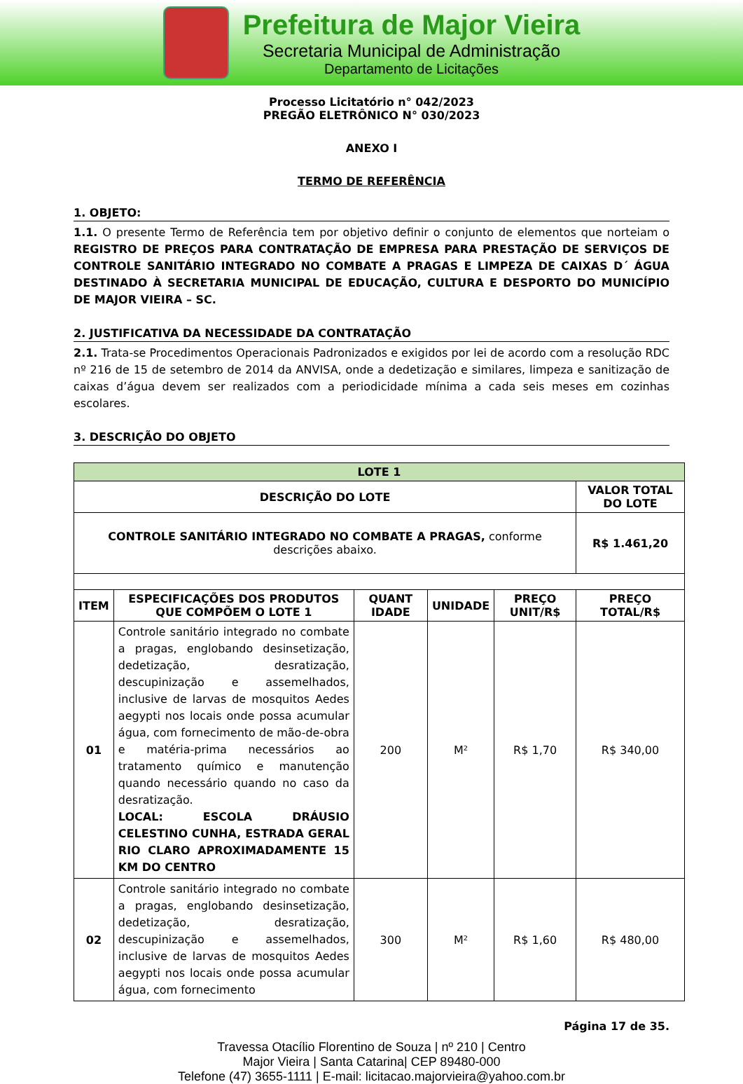Prefeitura de Major Vieira
Secretaria Municipal de Administração
Departamento de Licitações
Processo Licitatório n° 042/2023
PREGÃO ELETRÔNICO N° 030/2023
ANEXO I
TERMO DE REFERÊNCIA
1. OBJETO:
1.1. O presente Termo de Referência tem por objetivo definir o conjunto de elementos que norteiam o REGISTRO DE PREÇOS PARA CONTRATAÇÃO DE EMPRESA PARA PRESTAÇÃO DE SERVIÇOS DE CONTROLE SANITÁRIO INTEGRADO NO COMBATE A PRAGAS E LIMPEZA DE CAIXAS D´ ÁGUA DESTINADO À SECRETARIA MUNICIPAL DE EDUCAÇÃO, CULTURA E DESPORTO DO MUNICÍPIO DE MAJOR VIEIRA – SC.
2. JUSTIFICATIVA DA NECESSIDADE DA CONTRATAÇÃO
2.1. Trata-se Procedimentos Operacionais Padronizados e exigidos por lei de acordo com a resolução RDC nº 216 de 15 de setembro de 2014 da ANVISA, onde a dedetização e similares, limpeza e sanitização de caixas d’água devem ser realizados com a periodicidade mínima a cada seis meses em cozinhas escolares.
3. DESCRIÇÃO DO OBJETO
| LOTE 1 | | | | | |
| --- | --- | --- | --- | --- | --- |
| DESCRIÇÃO DO LOTE | | | | | VALOR TOTAL DO LOTE |
| CONTROLE SANITÁRIO INTEGRADO NO COMBATE A PRAGAS, conforme descrições abaixo. | | | | | R$ 1.461,20 |
| ITEM | ESPECIFICAÇÕES DOS PRODUTOS QUE COMPÕEM O LOTE 1 | QUANT IDADE | UNIDADE | PREÇO UNIT/R$ | PREÇO TOTAL/R$ |
| 01 | Controle sanitário integrado no combate a pragas, englobando desinsetização, dedetização, desratização, descupinização e assemelhados, inclusive de larvas de mosquitos Aedes aegypti nos locais onde possa acumular água, com fornecimento de mão-de-obra e matéria-prima necessários ao tratamento químico e manutenção quando necessário quando no caso da desratização. LOCAL: ESCOLA DRÁUSIO CELESTINO CUNHA, ESTRADA GERAL RIO CLARO APROXIMADAMENTE 15 KM DO CENTRO | 200 | M² | R$ 1,70 | R$ 340,00 |
| 02 | Controle sanitário integrado no combate a pragas, englobando desinsetização, dedetização, desratização, descupinização e assemelhados, inclusive de larvas de mosquitos Aedes aegypti nos locais onde possa acumular água, com fornecimento | 300 | M² | R$ 1,60 | R$ 480,00 |
Página 17 de 35.
Travessa Otacílio Florentino de Souza | nº 210 | Centro
Major Vieira | Santa Catarina| CEP 89480-000
Telefone (47) 3655-1111 | E-mail: licitacao.majorvieira@yahoo.com.br